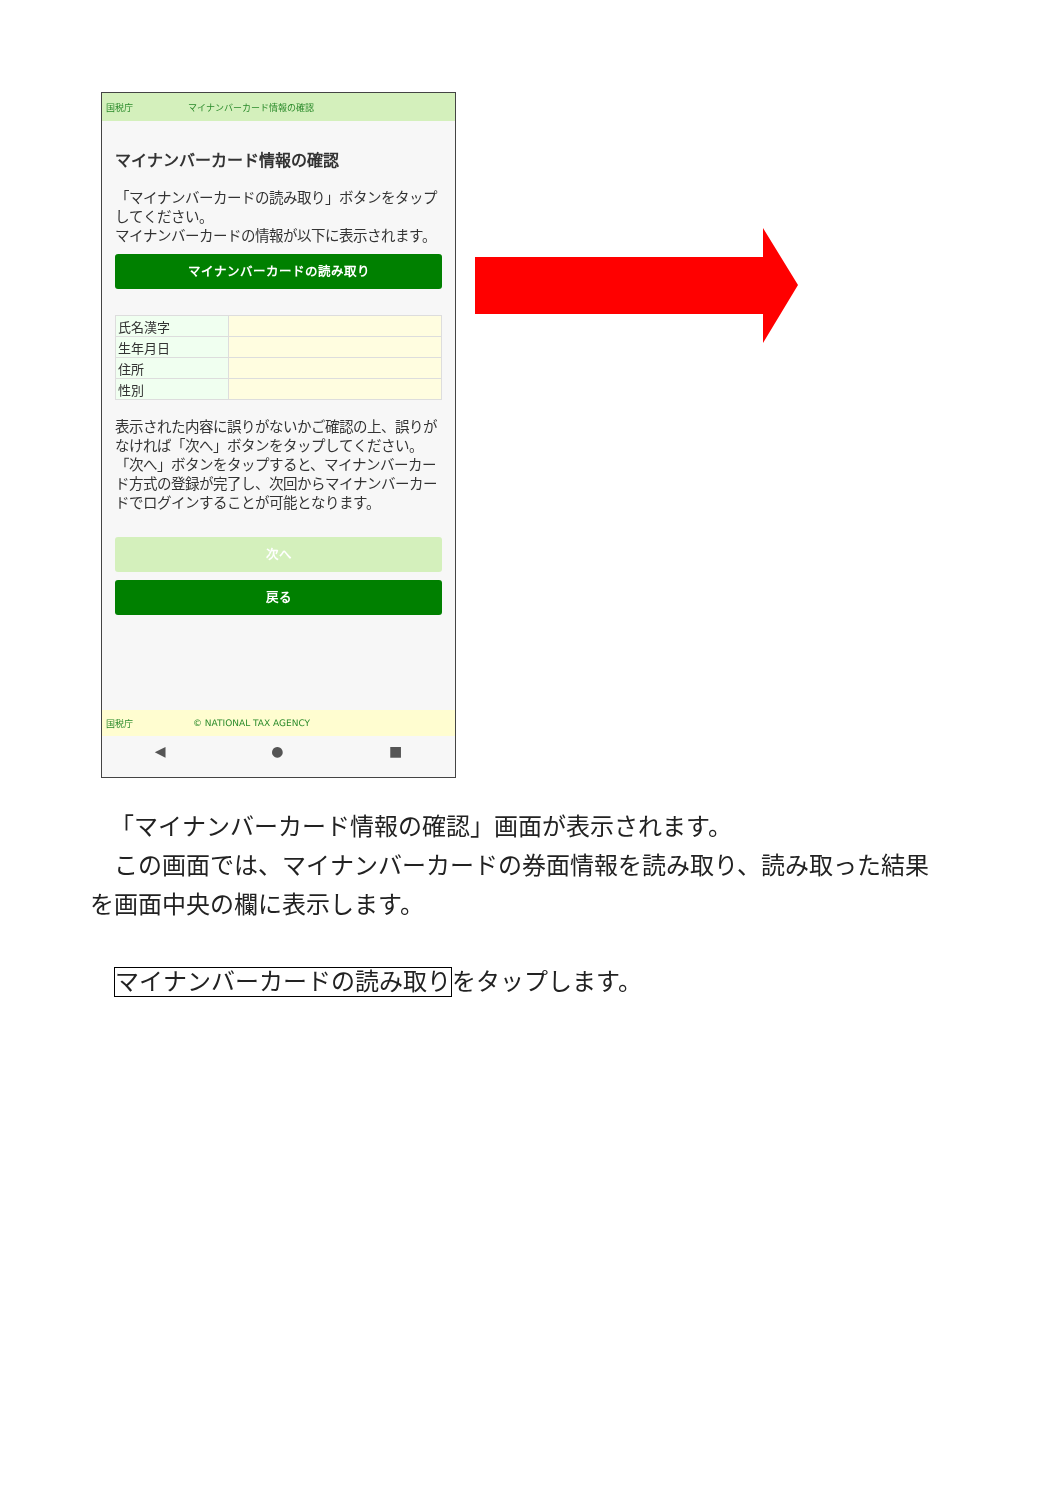国税庁 マイナンバーカード情報の確認
マイナンバーカード情報の確認
「マイナンバーカードの読み取り」ボタンをタップしてください。
マイナンバーカードの情報が以下に表示されます。
マイナンバーカードの読み取り
| 氏名漢字 | |
| 生年月日 | |
| 住所 | |
| 性別 | |
表示された内容に誤りがないかご確認の上、誤りがなければ「次へ」ボタンをタップしてください。
「次へ」ボタンをタップすると、マイナンバーカード方式の登録が完了し、次回からマイナンバーカードでログインすることが可能となります。
次へ
戻る
国税庁 © NATIONAL TAX AGENCY
◀ ● ■
「マイナンバーカード情報の確認」画面が表示されます。
この画面では、マイナンバーカードの券面情報を読み取り、読み取った結果
を画面中央の欄に表示します。
マイナンバーカードの読み取りをタップします。